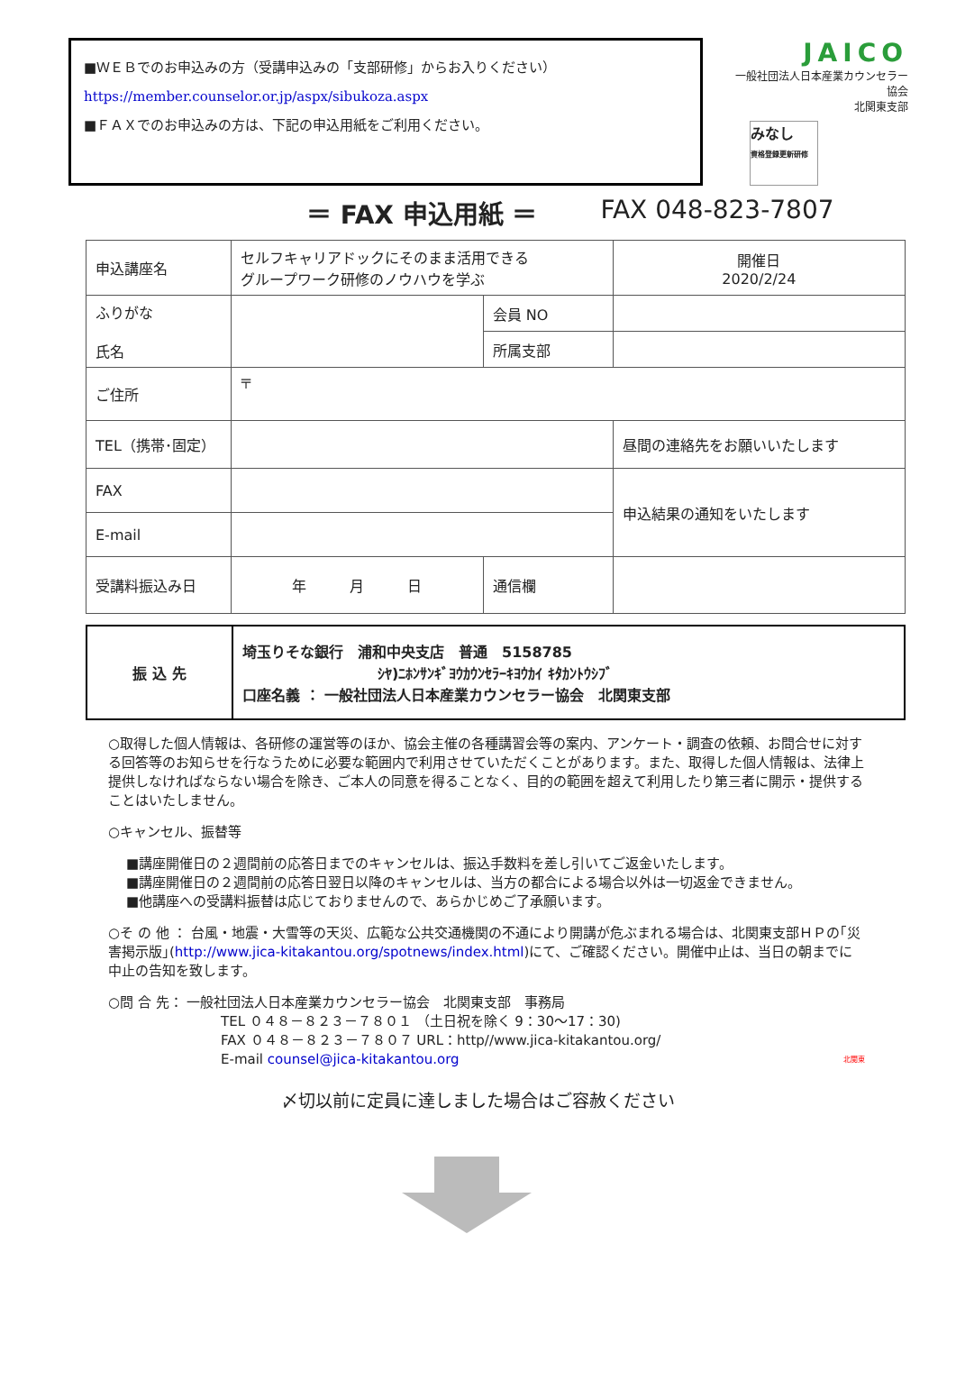■ＷＥＢでのお申込みの方（受講申込みの「支部研修」からお入りください）
https://member.counselor.or.jp/aspx/sibukoza.aspx
■ＦＡＸでのお申込みの方は、下記の申込用紙をご利用ください。
JAICO
一般社団法人日本産業カウンセラー協会
北関東支部
みなし
資格登録更新研修
＝ FAX 申込用紙 ＝ FAX 048-823-7807
| 申込講座名 | セルフキャリアドックにそのまま活用できる グループワーク研修のノウハウを学ぶ | | | 開催日 2020/2/24 |
| ふりがな 氏名 | | 会員 NO | | |
| | | 所属支部 | | |
| ご住所 | 〒 | | | |
| TEL（携帯･固定） | | | | 昼間の連絡先をお願いいたします |
| FAX | | | | 申込結果の通知をいたします |
| E-mail | | | | |
| 受講料振込み日 | 年 月 日 | 通信欄 | | |
| 振 込 先 | 埼玉りそな銀行 浦和中央支店 普通 5158785 ｼﾔ)ﾆﾎﾝｻﾝｷﾞﾖｳｶｳﾝｾﾗｰｷﾖｳｶｲ ｷﾀｶﾝﾄｳｼﾌﾞ 口座名義 ： 一般社団法人日本産業カウンセラー協会 北関東支部 |
○取得した個人情報は、各研修の運営等のほか、協会主催の各種講習会等の案内、アンケート・調査の依頼、お問合せに対する回答等のお知らせを行なうために必要な範囲内で利用させていただくことがあります。また、取得した個人情報は、法律上提供しなければならない場合を除き、ご本人の同意を得ることなく、目的の範囲を超えて利用したり第三者に開示・提供することはいたしません。
○キャンセル、振替等
■講座開催日の２週間前の応答日までのキャンセルは、振込手数料を差し引いてご返金いたします。
■講座開催日の２週間前の応答日翌日以降のキャンセルは、当方の都合による場合以外は一切返金できません。
■他講座への受講料振替は応じておりませんので、あらかじめご了承願います。
○そ の 他 ： 台風・地震・大雪等の天災、広範な公共交通機関の不通により開講が危ぶまれる場合は、北関東支部ＨＰの｢災害掲示版｣(http://www.jica-kitakantou.org/spotnews/index.html)にて、ご確認ください。開催中止は、当日の朝までに中止の告知を致します。
○問 合 先： 一般社団法人日本産業カウンセラー協会　北関東支部　事務局
TEL ０４８－８２３－７８０１ （土日祝を除く 9：30～17：30)
FAX ０４８－８２３－７８０７ URL：http//www.jica-kitakantou.org/
E-mail counsel@jica-kitakantou.org 北関東
〆切以前に定員に達しました場合はご容赦ください